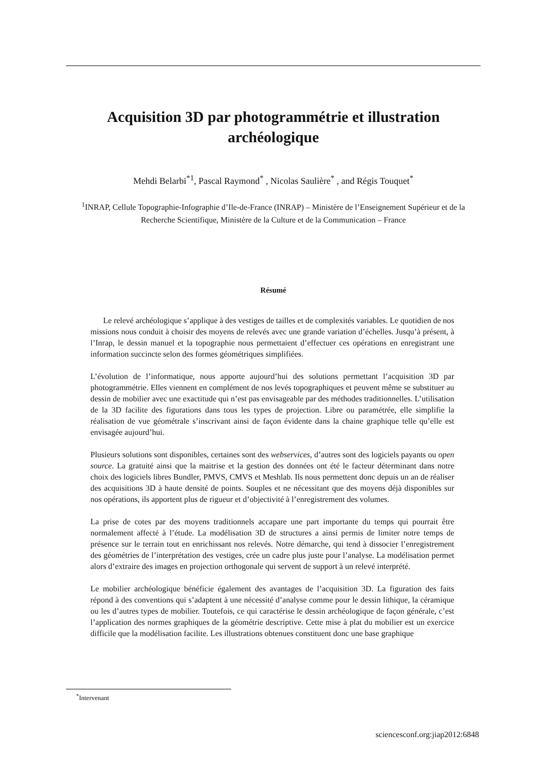Acquisition 3D par photogrammétrie et illustration archéologique
Mehdi Belarbi<sup>*1</sup>, Pascal Raymond<sup>*</sup> , Nicolas Saulière<sup>*</sup> , and Régis Touquet<sup>*</sup>
<sup>1</sup> INRAP, Cellule Topographie-Infographie d’Ile-de-France (INRAP) – Ministère de l’Enseignement Supérieur et de la Recherche Scientifique, Ministère de la Culture et de la Communication – France
Résumé
Le relevé archéologique s’applique à des vestiges de tailles et de complexités variables. Le quotidien de nos missions nous conduit à choisir des moyens de relevés avec une grande variation d’échelles. Jusqu’à présent, à l’Inrap, le dessin manuel et la topographie nous permettaient d’effectuer ces opérations en enregistrant une information succincte selon des formes géométriques simplifiées.
L’évolution de l’informatique, nous apporte aujourd’hui des solutions permettant l’acquisition 3D par photogrammétrie. Elles viennent en complément de nos levés topographiques et peuvent même se substituer au dessin de mobilier avec une exactitude qui n’est pas envisageable par des méthodes traditionnelles. L’utilisation de la 3D facilite des figurations dans tous les types de projection. Libre ou paramétrée, elle simplifie la réalisation de vue géométrale s’inscrivant ainsi de façon évidente dans la chaine graphique telle qu’elle est envisagée aujourd’hui.
Plusieurs solutions sont disponibles, certaines sont des webservices, d’autres sont des logiciels payants ou open source. La gratuité ainsi que la maitrise et la gestion des données ont été le facteur déterminant dans notre choix des logiciels libres Bundler, PMVS, CMVS et Meshlab. Ils nous permettent donc depuis un an de réaliser des acquisitions 3D à haute densité de points. Souples et ne nécessitant que des moyens déjà disponibles sur nos opérations, ils apportent plus de rigueur et d’objectivité à l’enregistrement des volumes.
La prise de cotes par des moyens traditionnels accapare une part importante du temps qui pourrait être normalement affecté à l’étude. La modélisation 3D de structures a ainsi permis de limiter notre temps de présence sur le terrain tout en enrichissant nos relevés. Notre démarche, qui tend à dissocier l’enregistrement des géométries de l’interprétation des vestiges, crée un cadre plus juste pour l’analyse. La modélisation permet alors d’extraire des images en projection orthogonale qui servent de support à un relevé interprété.
Le mobilier archéologique bénéficie également des avantages de l’acquisition 3D. La figuration des faits répond à des conventions qui s’adaptent à une nécessité d’analyse comme pour le dessin lithique, la céramique ou les d’autres types de mobilier. Toutefois, ce qui caractérise le dessin archéologique de façon générale, c’est l’application des normes graphiques de la géométrie descriptive. Cette mise à plat du mobilier est un exercice difficile que la modélisation facilite. Les illustrations obtenues constituent donc une base graphique
<sup>*</sup> Intervenant
sciencesconf.org:jiap2012:6848